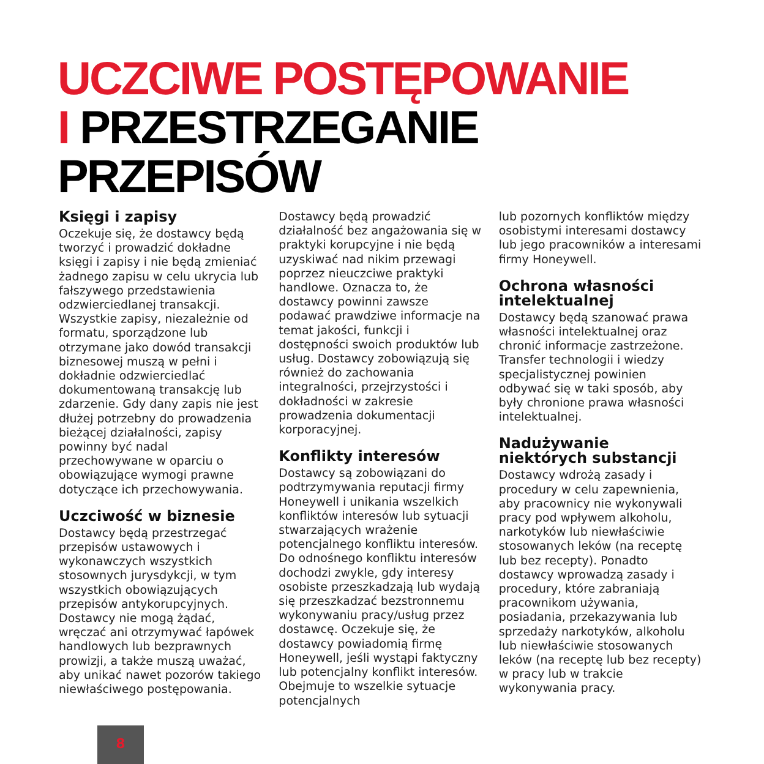UCZCIWE POSTĘPOWANIE
I PRZESTRZEGANIE
PRZEPISÓW
Księgi i zapisy
Oczekuje się, że dostawcy będą tworzyć i prowadzić dokładne księgi i zapisy i nie będą zmieniać żadnego zapisu w celu ukrycia lub fałszywego przedstawienia odzwierciedlanej transakcji. Wszystkie zapisy, niezależnie od formatu, sporządzone lub otrzymane jako dowód transakcji biznesowej muszą w pełni i dokładnie odzwierciedlać dokumentowaną transakcję lub zdarzenie. Gdy dany zapis nie jest dłużej potrzebny do prowadzenia bieżącej działalności, zapisy powinny być nadal przechowywane w oparciu o obowiązujące wymogi prawne dotyczące ich przechowywania.
Uczciwość w biznesie
Dostawcy będą przestrzegać przepisów ustawowych i wykonawczych wszystkich stosownych jurysdykcji, w tym wszystkich obowiązujących przepisów antykorupcyjnych. Dostawcy nie mogą żądać, wręczać ani otrzymywać łapówek handlowych lub bezprawnych prowizji, a także muszą uważać, aby unikać nawet pozorów takiego niewłaściwego postępowania.
Dostawcy będą prowadzić działalność bez angażowania się w praktyki korupcyjne i nie będą uzyskiwać nad nikim przewagi poprzez nieuczciwe praktyki handlowe. Oznacza to, że dostawcy powinni zawsze podawać prawdziwe informacje na temat jakości, funkcji i dostępności swoich produktów lub usług. Dostawcy zobowiązują się również do zachowania integralności, przejrzystości i dokładności w zakresie prowadzenia dokumentacji korporacyjnej.
Konflikty interesów
Dostawcy są zobowiązani do podtrzymywania reputacji firmy Honeywell i unikania wszelkich konfliktów interesów lub sytuacji stwarzających wrażenie potencjalnego konfliktu interesów. Do odnośnego konfliktu interesów dochodzi zwykle, gdy interesy osobiste przeszkadzają lub wydają się przeszkadzać bezstronnemu wykonywaniu pracy/usług przez dostawcę. Oczekuje się, że dostawcy powiadomią firmę Honeywell, jeśli wystąpi faktyczny lub potencjalny konflikt interesów. Obejmuje to wszelkie sytuacje potencjalnych
lub pozornych konfliktów między osobistymi interesami dostawcy lub jego pracowników a interesami firmy Honeywell.
Ochrona własności intelektualnej
Dostawcy będą szanować prawa własności intelektualnej oraz chronić informacje zastrzeżone. Transfer technologii i wiedzy specjalistycznej powinien odbywać się w taki sposób, aby były chronione prawa własności intelektualnej.
Nadużywanie niektórych substancji
Dostawcy wdrożą zasady i procedury w celu zapewnienia, aby pracownicy nie wykonywali pracy pod wpływem alkoholu, narkotyków lub niewłaściwie stosowanych leków (na receptę lub bez recepty). Ponadto dostawcy wprowadzą zasady i procedury, które zabraniają pracownikom używania, posiadania, przekazywania lub sprzedaży narkotyków, alkoholu lub niewłaściwie stosowanych leków (na receptę lub bez recepty) w pracy lub w trakcie wykonywania pracy.
8